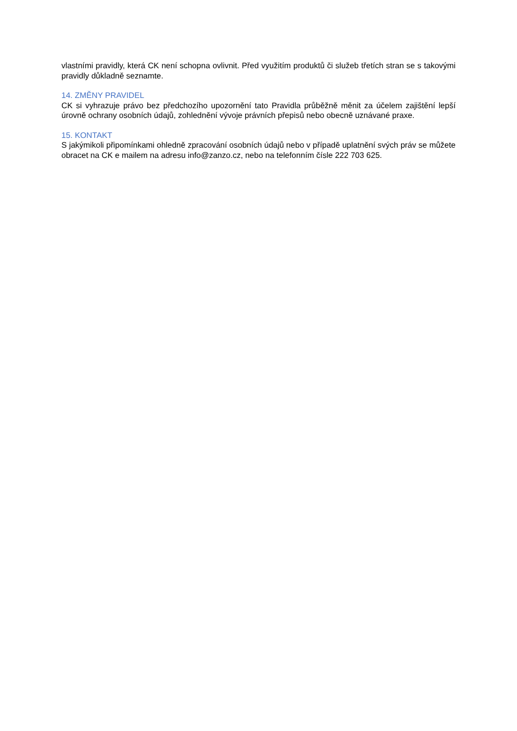vlastními pravidly, která CK není schopna ovlivnit. Před využitím produktů či služeb třetích stran se s takovými pravidly důkladně seznamte.
14. ZMĚNY PRAVIDEL
CK si vyhrazuje právo bez předchozího upozornění tato Pravidla průběžně měnit za účelem zajištění lepší úrovně ochrany osobních údajů, zohlednění vývoje právních přepisů nebo obecně uznávané praxe.
15. KONTAKT
S jakýmikoli připomínkami ohledně zpracování osobních údajů nebo v případě uplatnění svých práv se můžete obracet na CK e mailem na adresu info@zanzo.cz, nebo na telefonním čísle 222 703 625.